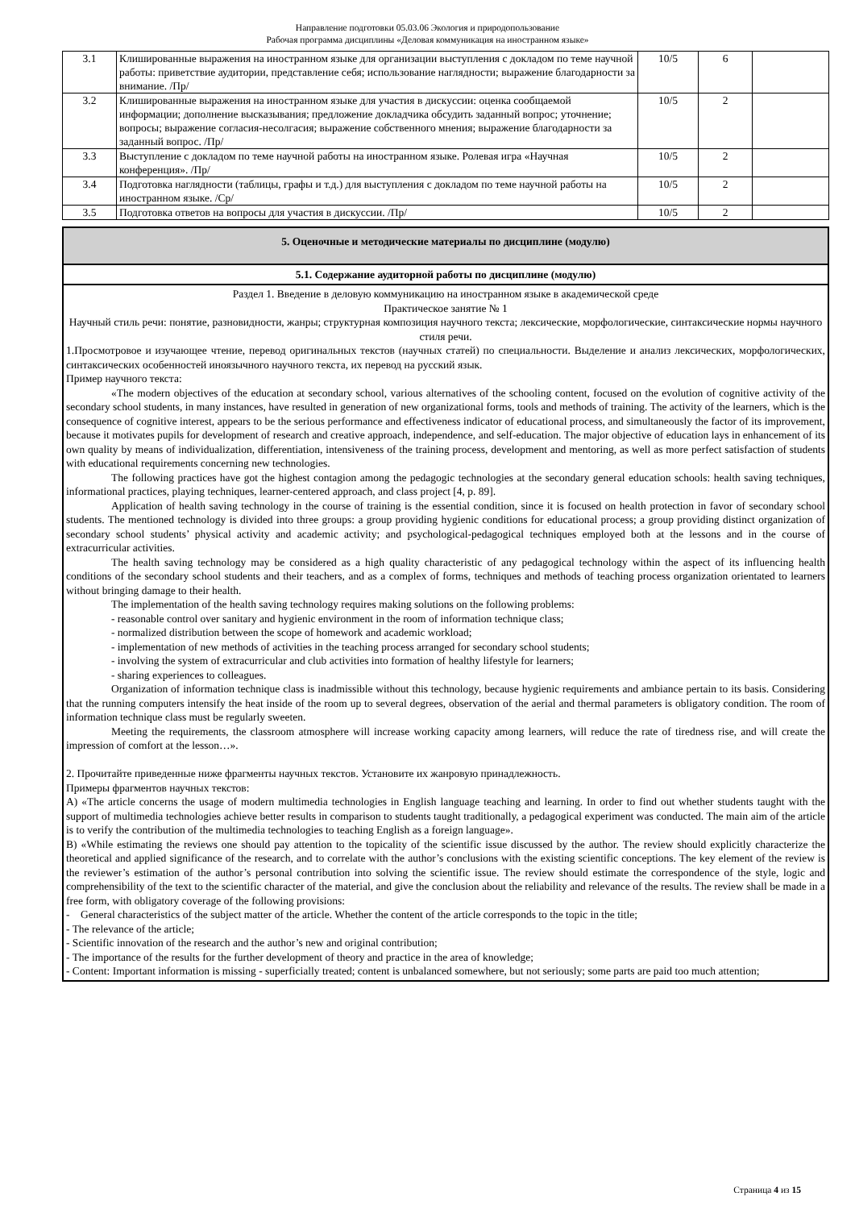Направление подготовки 05.03.06 Экология и природопользование
Рабочая программа дисциплины «Деловая коммуникация на иностранном языке»
| 3.1 | Клишированные выражения на иностранном языке для организации выступления с докладом по теме научной работы: приветствие аудитории, представление себя; использование наглядности; выражение благодарности за внимание. /Пр/ | 10/5 | 6 | |
| 3.2 | Клишированные выражения на иностранном языке для участия в дискуссии: оценка сообщаемой информации; дополнение высказывания; предложение докладчика обсудить заданный вопрос; уточнение; вопросы; выражение согласия-несолгасия; выражение собственного мнения; выражение благодарности за заданный вопрос. /Пр/ | 10/5 | 2 | |
| 3.3 | Выступление с докладом по теме научной работы на иностранном языке. Ролевая игра «Научная конференция». /Пр/ | 10/5 | 2 | |
| 3.4 | Подготовка наглядности (таблицы, графы и т.д.) для выступления с докладом по теме научной работы на иностранном языке. /Ср/ | 10/5 | 2 | |
| 3.5 | Подготовка ответов на вопросы для участия в дискуссии. /Пр/ | 10/5 | 2 | |
5. Оценочные и методические материалы по дисциплине (модулю)
5.1. Содержание аудиторной работы по дисциплине (модулю)
Раздел 1. Введение в деловую коммуникацию на иностранном языке в академической среде
Практическое занятие № 1
Научный стиль речи: понятие, разновидности, жанры; структурная композиция научного текста; лексические, морфологические, синтаксические нормы научного стиля речи.
1.Просмотровое и изучающее чтение, перевод оригинальных текстов (научных статей) по специальности. Выделение и анализ лексических, морфологических, синтаксических особенностей иноязычного научного текста, их перевод на русский язык.
Пример научного текста:
«The modern objectives of the education at secondary school, various alternatives of the schooling content, focused on the evolution of cognitive activity of the secondary school students, in many instances, have resulted in generation of new organizational forms, tools and methods of training. The activity of the learners, which is the consequence of cognitive interest, appears to be the serious performance and effectiveness indicator of educational process, and simultaneously the factor of its improvement, because it motivates pupils for development of research and creative approach, independence, and self-education. The major objective of education lays in enhancement of its own quality by means of individualization, differentiation, intensiveness of the training process, development and mentoring, as well as more perfect satisfaction of students with educational requirements concerning new technologies.
The following practices have got the highest contagion among the pedagogic technologies at the secondary general education schools: health saving techniques, informational practices, playing techniques, learner-centered approach, and class project [4, p. 89].
Application of health saving technology in the course of training is the essential condition, since it is focused on health protection in favor of secondary school students. The mentioned technology is divided into three groups: a group providing hygienic conditions for educational process; a group providing distinct organization of secondary school students’ physical activity and academic activity; and psychological-pedagogical techniques employed both at the lessons and in the course of extracurricular activities.
The health saving technology may be considered as a high quality characteristic of any pedagogical technology within the aspect of its influencing health conditions of the secondary school students and their teachers, and as a complex of forms, techniques and methods of teaching process organization orientated to learners without bringing damage to their health.
The implementation of the health saving technology requires making solutions on the following problems:
- reasonable control over sanitary and hygienic environment in the room of information technique class;
- normalized distribution between the scope of homework and academic workload;
- implementation of new methods of activities in the teaching process arranged for secondary school students;
- involving the system of extracurricular and club activities into formation of healthy lifestyle for learners;
- sharing experiences to colleagues.
Organization of information technique class is inadmissible without this technology, because hygienic requirements and ambiance pertain to its basis. Considering that the running computers intensify the heat inside of the room up to several degrees, observation of the aerial and thermal parameters is obligatory condition. The room of information technique class must be regularly sweeten.
Meeting the requirements, the classroom atmosphere will increase working capacity among learners, will reduce the rate of tiredness rise, and will create the impression of comfort at the lesson…».
2. Прочитайте приведенные ниже фрагменты научных текстов. Установите их жанровую принадлежность.
Примеры фрагментов научных текстов:
A) «The article concerns the usage of modern multimedia technologies in English language teaching and learning. In order to find out whether students taught with the support of multimedia technologies achieve better results in comparison to students taught traditionally, a pedagogical experiment was conducted. The main aim of the article is to verify the contribution of the multimedia technologies to teaching English as a foreign language».
B) «While estimating the reviews one should pay attention to the topicality of the scientific issue discussed by the author. The review should explicitly characterize the theoretical and applied significance of the research, and to correlate with the author’s conclusions with the existing scientific conceptions. The key element of the review is the reviewer’s estimation of the author’s personal contribution into solving the scientific issue. The review should estimate the correspondence of the style, logic and comprehensibility of the text to the scientific character of the material, and give the conclusion about the reliability and relevance of the results. The review shall be made in a free form, with obligatory coverage of the following provisions:
- General characteristics of the subject matter of the article. Whether the content of the article corresponds to the topic in the title;
- The relevance of the article;
- Scientific innovation of the research and the author’s new and original contribution;
- The importance of the results for the further development of theory and practice in the area of knowledge;
- Content: Important information is missing - superficially treated; content is unbalanced somewhere, but not seriously; some parts are paid too much attention;
Страница 4 из 15